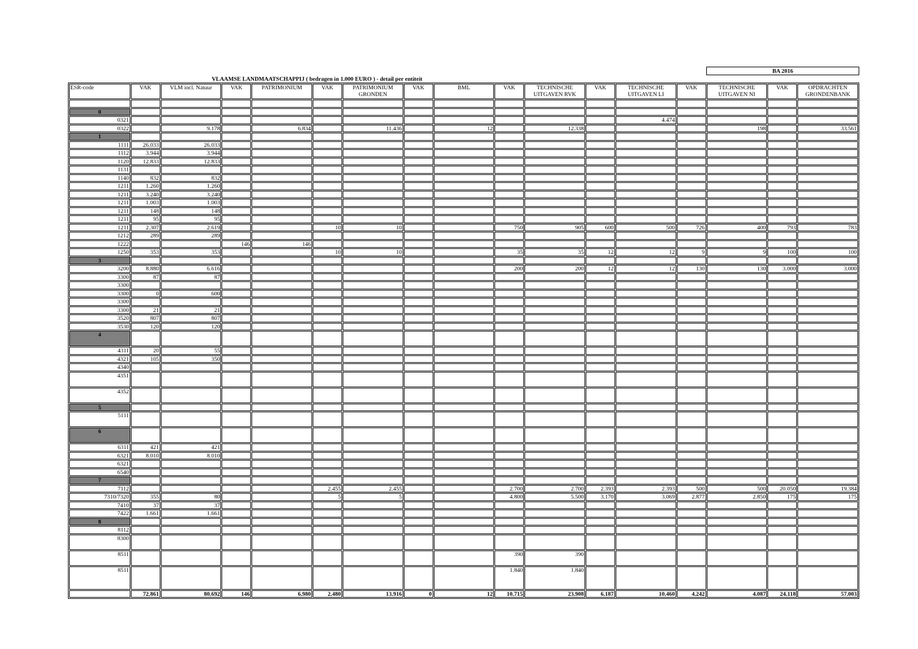BA 2016
VLAAMSE LANDMAATSCHAPPIJ ( bedragen in 1.000 EURO ) - detail per entiteit
| ESR-code | VAK | VLM incl. Natuur | VAK | PATRIMONIUM | VAK | PATRIMONIUM GRONDEN | VAK | BML | VAK | TECHNISCHE UITGAVEN RVK | VAK | TECHNISCHE UITGAVEN LI | VAK | TECHNISCHE UITGAVEN NI | VAK | OPDRACHTEN GRONDENBANK |
| --- | --- | --- | --- | --- | --- | --- | --- | --- | --- | --- | --- | --- | --- | --- | --- | --- |
| 0 | | | | | | | | | | | | | | | | |
| 0321 | | | | | | | | | | | | 4.474 | | | | |
| 0322 | | 9.178 | | 6.834 | | 11.436 | | 12 | | 12.338 | | | | 198 | | 33.561 |
| 1 | | | | | | | | | | | | | | | | |
| 1111 | 26.033 | 26.033 | | | | | | | | | | | | | | |
| 1112 | 3.944 | 3.944 | | | | | | | | | | | | | | |
| 1120 | 12.833 | 12.833 | | | | | | | | | | | | | | |
| 1131 | | | | | | | | | | | | | | | | |
| 1140 | 832 | 832 | | | | | | | | | | | | | | |
| 1211 | 1.260 | 1.260 | | | | | | | | | | | | | | |
| 1211 | 3.240 | 3.240 | | | | | | | | | | | | | | |
| 1211 | 1.003 | 1.003 | | | | | | | | | | | | | | |
| 1211 | 148 | 148 | | | | | | | | | | | | | | |
| 1211 | 95 | 95 | | | | | | | | | | | | | | |
| 1211 | 2.307 | 2.619 | | | 10 | 10 | | | 750 | 905 | 600 | 500 | 726 | 400 | 793 | 783 |
| 1212 | 289 | 289 | | | | | | | | | | | | | | |
| 1222 | | | 146 | 146 | | | | | | | | | | | | |
| 1250 | 353 | 353 | | | 10 | 10 | | | 35 | 35 | 12 | 12 | 9 | 9 | 100 | 100 |
| 3 | | | | | | | | | | | | | | | | |
| 3200 | 8.880 | 6.616 | | | | | | | 200 | 200 | 12 | 12 | 130 | 130 | 3.000 | 3.000 |
| 3300 | 87 | 87 | | | | | | | | | | | | | | |
| 3300 | | | | | | | | | | | | | | | | |
| 3300 | 0 | 600 | | | | | | | | | | | | | | |
| 3300 | | | | | | | | | | | | | | | | |
| 3300 | 21 | 21 | | | | | | | | | | | | | | |
| 3520 | 807 | 807 | | | | | | | | | | | | | | |
| 3530 | 120 | 120 | | | | | | | | | | | | | | |
| 4 | | | | | | | | | | | | | | | | |
| 4311 | 20 | 55 | | | | | | | | | | | | | | |
| 4321 | 105 | 350 | | | | | | | | | | | | | | |
| 4340 | | | | | | | | | | | | | | | | |
| 4351 | | | | | | | | | | | | | | | | |
| 4352 | | | | | | | | | | | | | | | | |
| 5 | | | | | | | | | | | | | | | | |
| 5111 | | | | | | | | | | | | | | | | |
| 6 | | | | | | | | | | | | | | | | |
| 6311 | 421 | 421 | | | | | | | | | | | | | | |
| 6321 | 8.010 | 8.010 | | | | | | | | | | | | | | |
| 6321 | | | | | | | | | | | | | | | | |
| 6540 | | | | | | | | | | | | | | | | |
| 7 | | | | | | | | | | | | | | | | |
| 7112 | | | | | 2.455 | 2.455 | | | 2.700 | 2.700 | 2.393 | 2.393 | 500 | 500 | 20.050 | 19.384 |
| 7310/7320 | 355 | 80 | | | 5 | 5 | | | 4.800 | 5.500 | 3.170 | 3.069 | 2.877 | 2.850 | 175 | 175 |
| 7410 | 37 | 37 | | | | | | | | | | | | | | |
| 7422 | 1.661 | 1.661 | | | | | | | | | | | | | | |
| 8 | | | | | | | | | | | | | | | | |
| 8112 | | | | | | | | | | | | | | | | |
| 8300 | | | | | | | | | | | | | | | | |
| 8511 | | | | | | | | | 390 | 390 | | | | | | |
| 8511 | | | | | | | | | 1.840 | 1.840 | | | | | | |
| | 72.861 | 80.692 | 146 | 6.980 | 2.480 | 13.916 | 0 | 12 | 10.715 | 23.908 | 6.187 | 10.460 | 4.242 | 4.087 | 24.118 | 57.003 |